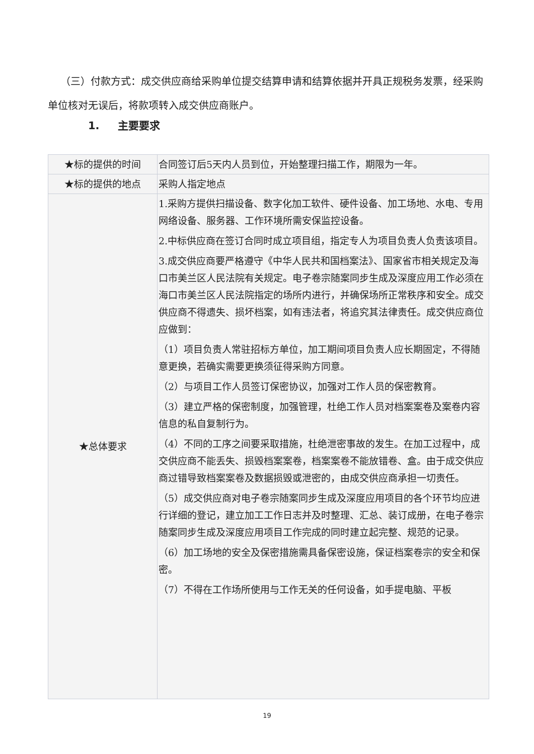（三）付款方式：成交供应商给采购单位提交结算申请和结算依据并开具正规税务发票，经采购单位核对无误后，将款项转入成交供应商账户。
1. 主要要求
| ★标的提供的时间 | 合同签订后5天内人员到位，开始整理扫描工作，期限为一年。 |
| ★标的提供的地点 | 采购人指定地点 |
| ★总体要求 | 1.采购方提供扫描设备、数字化加工软件、硬件设备、加工场地、水电、专用网络设备、服务器、工作环境所需安保监控设备。 2.中标供应商在签订合同时成立项目组，指定专人为项目负责人负责该项目。 3.成交供应商要严格遵守《中华人民共和国档案法》、国家省市相关规定及海口市美兰区人民法院有关规定。电子卷宗随案同步生成及深度应用工作必须在海口市美兰区人民法院指定的场所内进行，并确保场所正常秩序和安全。成交供应商不得遗失、损坏档案，如有违法者，将追究其法律责任。成交供应商位应做到： （1）项目负责人常驻招标方单位，加工期间项目负责人应长期固定，不得随意更换，若确实需要更换须征得采购方同意。 （2）与项目工作人员签订保密协议，加强对工作人员的保密教育。 （3）建立严格的保密制度，加强管理，杜绝工作人员对档案案卷及案卷内容信息的私自复制行为。 （4）不同的工序之间要采取措施，杜绝泄密事故的发生。在加工过程中，成交供应商不能丢失、损毁档案案卷，档案案卷不能放错卷、盒。由于成交供应商过错导致档案案卷及数据损毁或泄密的，由成交供应商承担一切责任。 （5）成交供应商对电子卷宗随案同步生成及深度应用项目的各个环节均应进行详细的登记，建立加工工作日志并及时整理、汇总、装订成册，在电子卷宗随案同步生成及深度应用项目工作完成的同时建立起完整、规范的记录。 （6）加工场地的安全及保密措施需具备保密设施，保证档案卷宗的安全和保密。 （7）不得在工作场所使用与工作无关的任何设备，如手提电脑、平板 |
19